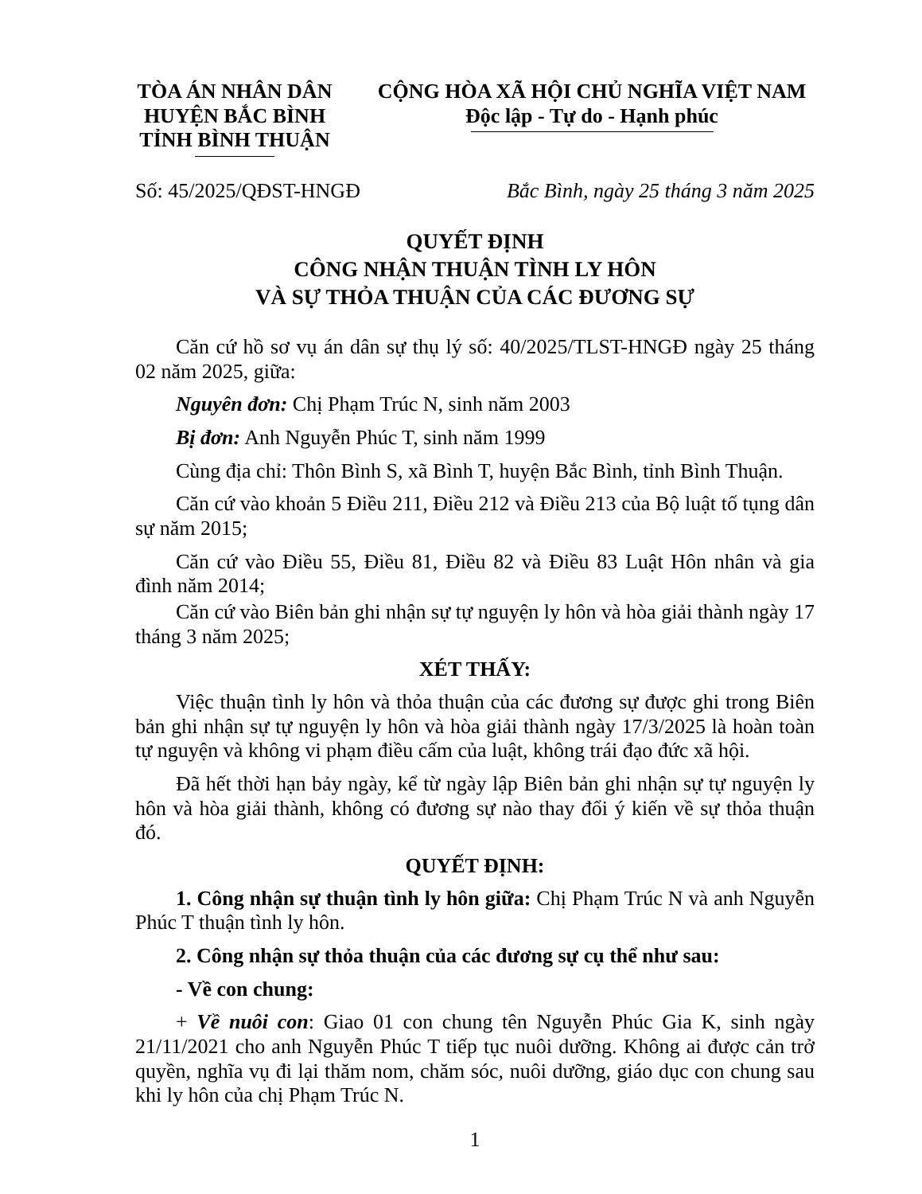TÒA ÁN NHÂN DÂN
HUYỆN BẮC BÌNH
TỈNH BÌNH THUẬN
CỘNG HÒA XÃ HỘI CHỦ NGHĨA VIỆT NAM
Độc lập - Tự do - Hạnh phúc
Số: 45/2025/QĐST-HNGĐ Bắc Bình, ngày 25 tháng 3 năm 2025
QUYẾT ĐỊNH
CÔNG NHẬN THUẬN TÌNH LY HÔN
VÀ SỰ THỎA THUẬN CỦA CÁC ĐƯƠNG SỰ
Căn cứ hồ sơ vụ án dân sự thụ lý số: 40/2025/TLST-HNGĐ ngày 25 tháng 02 năm 2025, giữa:
Nguyên đơn: Chị Phạm Trúc N, sinh năm 2003
Bị đơn: Anh Nguyễn Phúc T, sinh năm 1999
Cùng địa chỉ: Thôn Bình S, xã Bình T, huyện Bắc Bình, tỉnh Bình Thuận.
Căn cứ vào khoản 5 Điều 211, Điều 212 và Điều 213 của Bộ luật tố tụng dân sự năm 2015;
Căn cứ vào Điều 55, Điều 81, Điều 82 và Điều 83 Luật Hôn nhân và gia đình năm 2014;
Căn cứ vào Biên bản ghi nhận sự tự nguyện ly hôn và hòa giải thành ngày 17 tháng 3 năm 2025;
XÉT THẤY:
Việc thuận tình ly hôn và thỏa thuận của các đương sự được ghi trong Biên bản ghi nhận sự tự nguyện ly hôn và hòa giải thành ngày 17/3/2025 là hoàn toàn tự nguyện và không vi phạm điều cấm của luật, không trái đạo đức xã hội.
Đã hết thời hạn bảy ngày, kể từ ngày lập Biên bản ghi nhận sự tự nguyện ly hôn và hòa giải thành, không có đương sự nào thay đổi ý kiến về sự thỏa thuận đó.
QUYẾT ĐỊNH:
1. Công nhận sự thuận tình ly hôn giữa: Chị Phạm Trúc N và anh Nguyễn Phúc T thuận tình ly hôn.
2. Công nhận sự thỏa thuận của các đương sự cụ thể như sau:
- Về con chung:
+ Về nuôi con: Giao 01 con chung tên Nguyễn Phúc Gia K, sinh ngày 21/11/2021 cho anh Nguyễn Phúc T tiếp tục nuôi dưỡng. Không ai được cản trở quyền, nghĩa vụ đi lại thăm nom, chăm sóc, nuôi dưỡng, giáo dục con chung sau khi ly hôn của chị Phạm Trúc N.
1